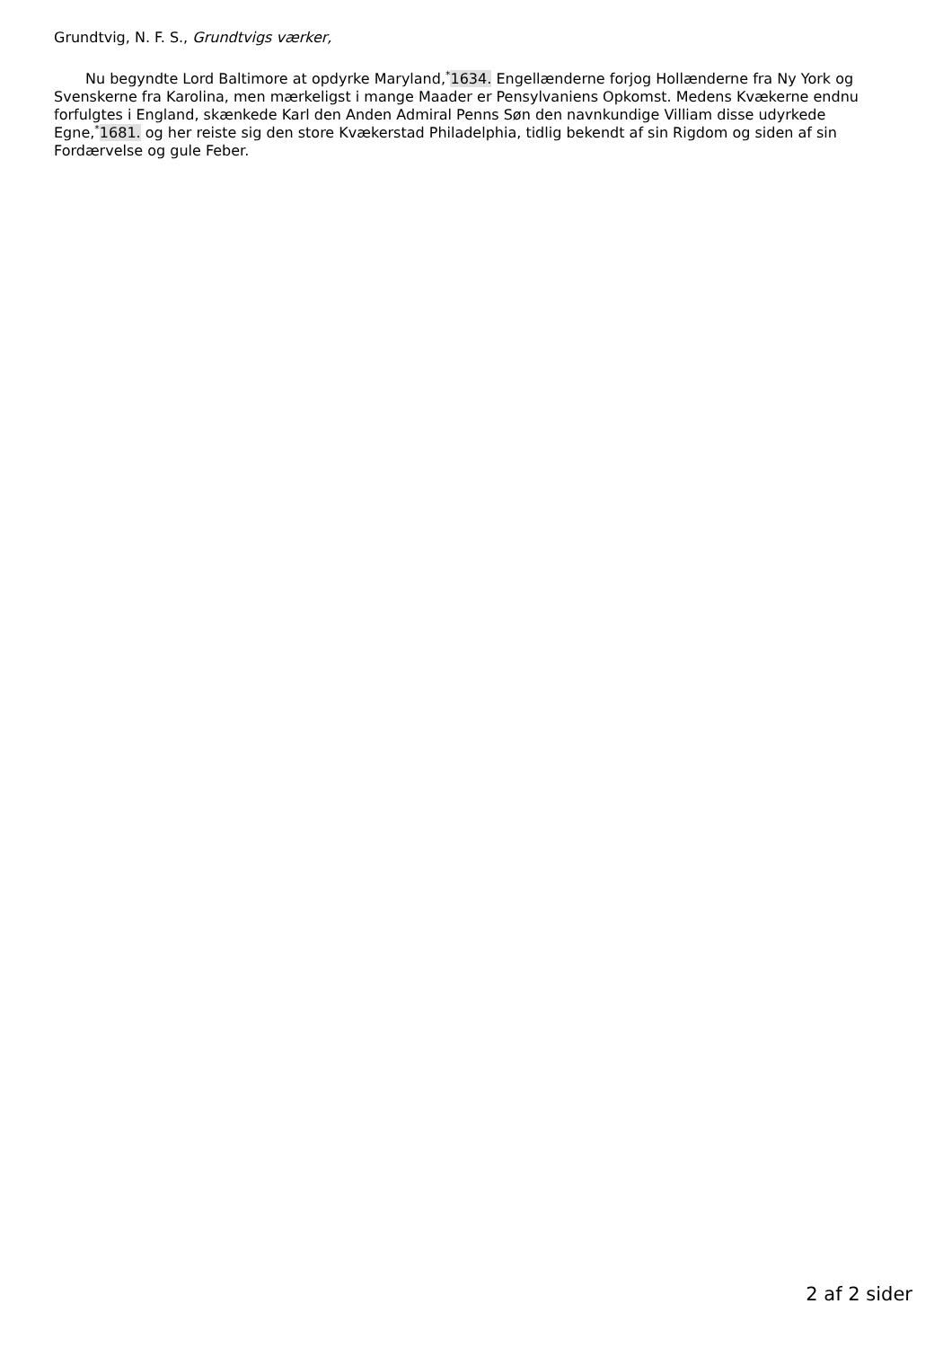Grundtvig, N. F. S., Grundtvigs værker,
Nu begyndte Lord Baltimore at opdyrke Maryland,<sup>*</sup>1634. Engellænderne forjog Hollænderne fra Ny York og Svenskerne fra Karolina, men mærkeligst i mange Maader er Pensylvaniens Opkomst. Medens Kvækerne endnu forfulgtes i England, skænkede Karl den Anden Admiral Penns Søn den navnkundige Villiam disse udyrkede Egne,<sup>*</sup>1681. og her reiste sig den store Kvækerstad Philadelphia, tidlig bekendt af sin Rigdom og siden af sin Fordærvelse og gule Feber.
2 af 2 sider